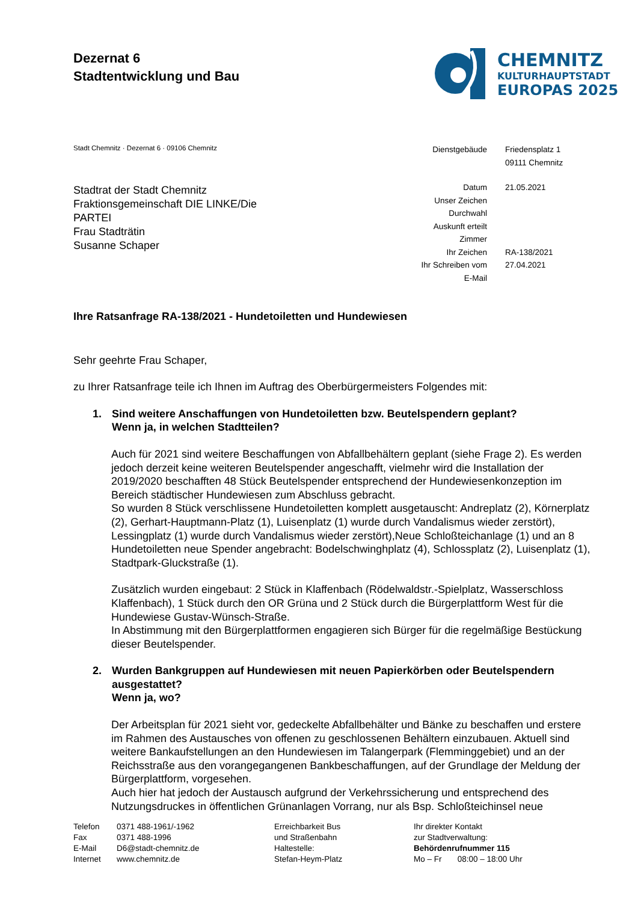Dezernat 6
Stadtentwicklung und Bau
CHEMNITZ
KULTURHAUPTSTADT
EUROPAS 2025
Stadt Chemnitz · Dezernat 6 · 09106 Chemnitz
| Dienstgebäude | Friedensplatz 1 |
| | 09111 Chemnitz |
| Datum | 21.05.2021 |
| Unser Zeichen | |
| Durchwahl | |
| Auskunft erteilt | |
| Zimmer | |
| Ihr Zeichen | RA-138/2021 |
| Ihr Schreiben vom | 27.04.2021 |
| E-Mail | |
Stadtrat der Stadt Chemnitz
Fraktionsgemeinschaft DIE LINKE/Die
PARTEI
Frau Stadträtin
Susanne Schaper
Ihre Ratsanfrage RA-138/2021 - Hundetoiletten und Hundewiesen
Sehr geehrte Frau Schaper,
zu Ihrer Ratsanfrage teile ich Ihnen im Auftrag des Oberbürgermeisters Folgendes mit:
1. Sind weitere Anschaffungen von Hundetoiletten bzw. Beutelspendern geplant?
Wenn ja, in welchen Stadtteilen?
Auch für 2021 sind weitere Beschaffungen von Abfallbehältern geplant (siehe Frage 2). Es werden jedoch derzeit keine weiteren Beutelspender angeschafft, vielmehr wird die Installation der 2019/2020 beschafften 48 Stück Beutelspender entsprechend der Hundewiesenkonzeption im Bereich städtischer Hundewiesen zum Abschluss gebracht.
So wurden 8 Stück verschlissene Hundetoiletten komplett ausgetauscht: Andreplatz (2), Körnerplatz (2), Gerhart-Hauptmann-Platz (1), Luisenplatz (1) wurde durch Vandalismus wieder zerstört), Lessingplatz (1) wurde durch Vandalismus wieder zerstört),Neue Schloßteichanlage (1) und an 8 Hundetoiletten neue Spender angebracht: Bodelschwinghplatz (4), Schlossplatz (2), Luisenplatz (1), Stadtpark-Gluckstraße (1).
Zusätzlich wurden eingebaut: 2 Stück in Klaffenbach (Rödelwaldstr.-Spielplatz, Wasserschloss Klaffenbach), 1 Stück durch den OR Grüna und 2 Stück durch die Bürgerplattform West für die Hundewiese Gustav-Wünsch-Straße.
In Abstimmung mit den Bürgerplattformen engagieren sich Bürger für die regelmäßige Bestückung dieser Beutelspender.
2. Wurden Bankgruppen auf Hundewiesen mit neuen Papierkörben oder Beutelspendern ausgestattet?
Wenn ja, wo?
Der Arbeitsplan für 2021 sieht vor, gedeckelte Abfallbehälter und Bänke zu beschaffen und erstere im Rahmen des Austausches von offenen zu geschlossenen Behältern einzubauen. Aktuell sind weitere Bankaufstellungen an den Hundewiesen im Talangerpark (Flemminggebiet) und an der Reichsstraße aus den vorangegangenen Bankbeschaffungen, auf der Grundlage der Meldung der Bürgerplattform, vorgesehen.
Auch hier hat jedoch der Austausch aufgrund der Verkehrssicherung und entsprechend des Nutzungsdruckes in öffentlichen Grünanlagen Vorrang, nur als Bsp. Schloßteichinsel neue
Telefon
Fax
E-Mail
Internet
0371 488-1961/-1962
0371 488-1996
D6@stadt-chemnitz.de
www.chemnitz.de
Erreichbarkeit Bus
und Straßenbahn
Haltestelle:
Stefan-Heym-Platz
Ihr direkter Kontakt
zur Stadtverwaltung:
Behördenrufnummer 115
Mo – Fr 08:00 – 18:00 Uhr